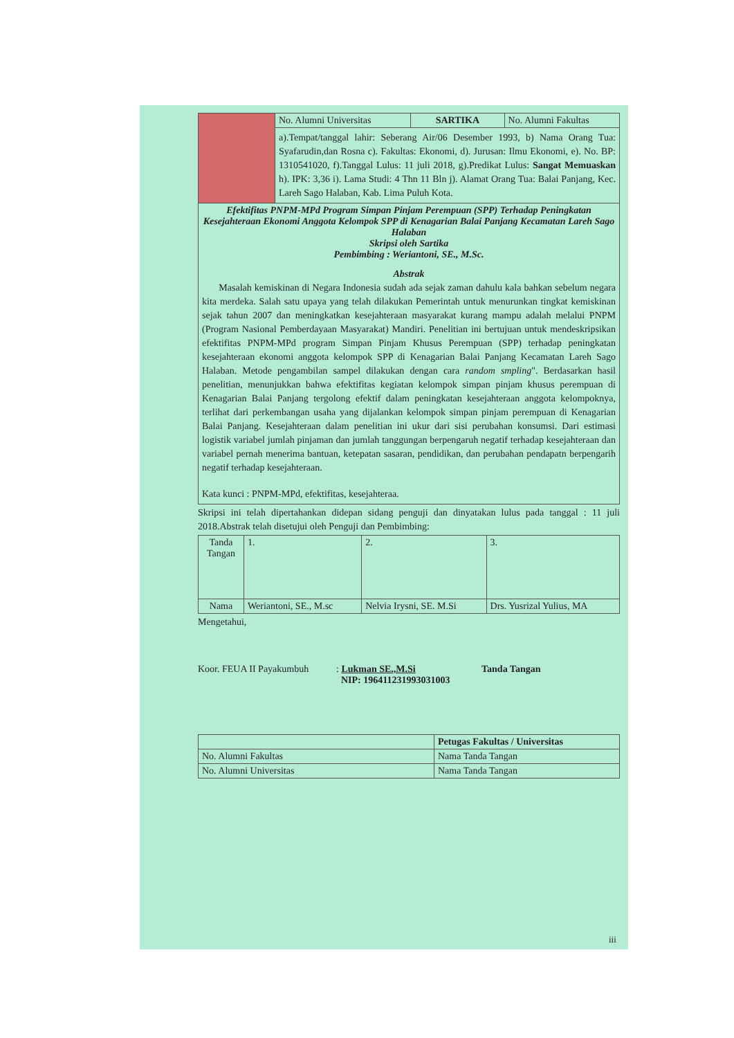| | No. Alumni Universitas | SARTIKA | No. Alumni Fakultas |
| | a).Tempat/tanggal lahir: Seberang Air/06 Desember 1993, b) Nama Orang Tua: Syafarudin,dan Rosna c). Fakultas: Ekonomi, d). Jurusan: Ilmu Ekonomi, e). No. BP: 1310541020, f).Tanggal Lulus: 11 juli 2018, g).Predikat Lulus: Sangat Memuaskan h). IPK: 3,36 i). Lama Studi: 4 Thn 11 Bln j). Alamat Orang Tua: Balai Panjang, Kec. Lareh Sago Halaban, Kab. Lima Puluh Kota. | | |
| Efektifitas PNPM-MPd Program Simpan Pinjam Perempuan (SPP) Terhadap Peningkatan Kesejahteraan Ekonomi Anggota Kelompok SPP di Kenagarian Balai Panjang Kecamatan Lareh Sago Halaban Skripsi oleh Sartika Pembimbing : Weriantoni, SE., M.Sc. Abstrak Masalah kemiskinan di Negara Indonesia sudah ada sejak zaman dahulu kala bahkan sebelum negara kita merdeka. Salah satu upaya yang telah dilakukan Pemerintah untuk menurunkan tingkat kemiskinan sejak tahun 2007 dan meningkatkan kesejahteraan masyarakat kurang mampu adalah melalui PNPM (Program Nasional Pemberdayaan Masyarakat) Mandiri. Penelitian ini bertujuan untuk mendeskripsikan efektifitas PNPM-MPd program Simpan Pinjam Khusus Perempuan (SPP) terhadap peningkatan kesejahteraan ekonomi anggota kelompok SPP di Kenagarian Balai Panjang Kecamatan Lareh Sago Halaban. Metode pengambilan sampel dilakukan dengan cara random smpling ". Berdasarkan hasil penelitian, menunjukkan bahwa efektifitas kegiatan kelompok simpan pinjam khusus perempuan di Kenagarian Balai Panjang tergolong efektif dalam peningkatan kesejahteraan anggota kelompoknya, terlihat dari perkembangan usaha yang dijalankan kelompok simpan pinjam perempuan di Kenagarian Balai Panjang. Kesejahteraan dalam penelitian ini ukur dari sisi perubahan konsumsi. Dari estimasi logistik variabel jumlah pinjaman dan jumlah tanggungan berpengaruh negatif terhadap kesejahteraan dan variabel pernah menerima bantuan, ketepatan sasaran, pendidikan, dan perubahan pendapatn berpengarih negatif terhadap kesejahteraan. Kata kunci : PNPM-MPd, efektifitas, kesejahteraa. | | | |
Skripsi ini telah dipertahankan didepan sidang penguji dan dinyatakan lulus pada tanggal : 11 juli 2018.Abstrak telah disetujui oleh Penguji dan Pembimbing:
| Tanda Tangan | 1. | 2. | 3. |
| Nama | Weriantoni, SE., M.sc | Nelvia Irysni, SE. M.Si | Drs. Yusrizal Yulius, MA |
Mengetahui,
Koor. FEUA II Payakumbuh
: Lukman SE.,M.Si
NIP: 196411231993031003
Tanda Tangan
| | Petugas Fakultas / Universitas |
| No. Alumni Fakultas | Nama Tanda Tangan |
| No. Alumni Universitas | Nama Tanda Tangan |
iii